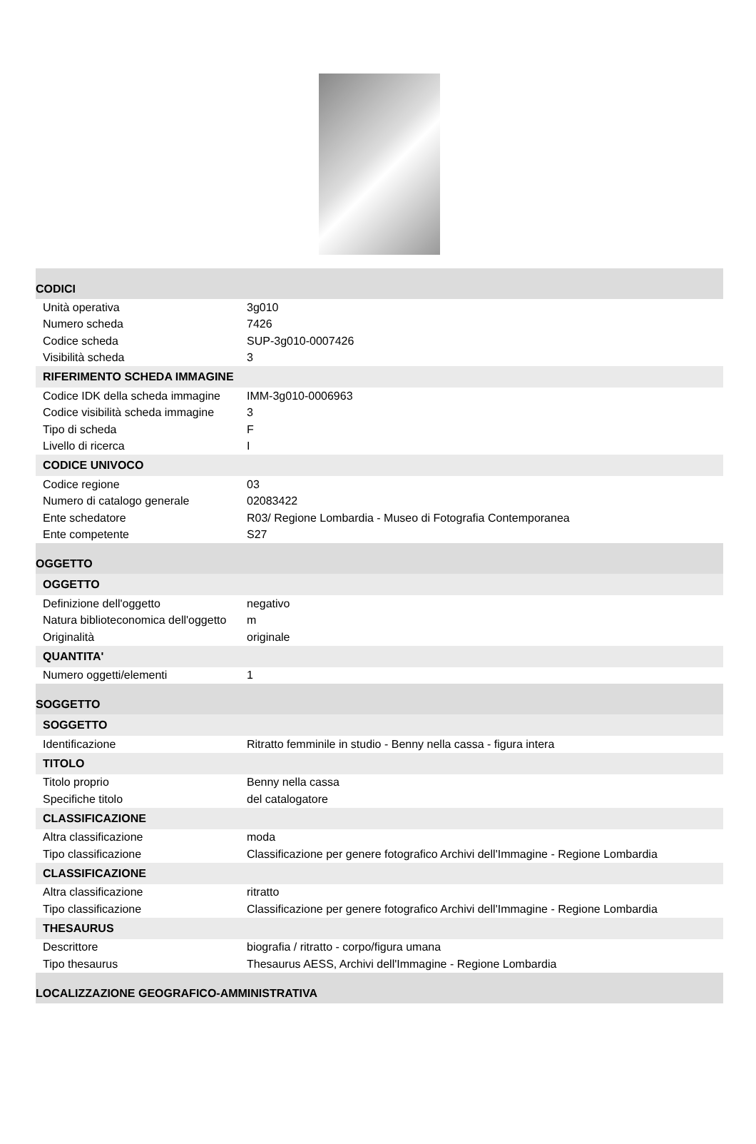| CODICI | |
| Unità operativa | 3g010 |
| Numero scheda | 7426 |
| Codice scheda | SUP-3g010-0007426 |
| Visibilità scheda | 3 |
| RIFERIMENTO SCHEDA IMMAGINE | |
| Codice IDK della scheda immagine | IMM-3g010-0006963 |
| Codice visibilità scheda immagine | 3 |
| Tipo di scheda | F |
| Livello di ricerca | I |
| CODICE UNIVOCO | |
| Codice regione | 03 |
| Numero di catalogo generale | 02083422 |
| Ente schedatore | R03/ Regione Lombardia - Museo di Fotografia Contemporanea |
| Ente competente | S27 |
| OGGETTO | |
| OGGETTO | |
| Definizione dell'oggetto | negativo |
| Natura biblioteconomica dell'oggetto | m |
| Originalità | originale |
| QUANTITA' | |
| Numero oggetti/elementi | 1 |
| SOGGETTO | |
| SOGGETTO | |
| Identificazione | Ritratto femminile in studio - Benny nella cassa - figura intera |
| TITOLO | |
| Titolo proprio | Benny nella cassa |
| Specifiche titolo | del catalogatore |
| CLASSIFICAZIONE | |
| Altra classificazione | moda |
| Tipo classificazione | Classificazione per genere fotografico Archivi dell'Immagine - Regione Lombardia |
| CLASSIFICAZIONE | |
| Altra classificazione | ritratto |
| Tipo classificazione | Classificazione per genere fotografico Archivi dell'Immagine - Regione Lombardia |
| THESAURUS | |
| Descrittore | biografia / ritratto - corpo/figura umana |
| Tipo thesaurus | Thesaurus AESS, Archivi dell'Immagine - Regione Lombardia |
| LOCALIZZAZIONE GEOGRAFICO-AMMINISTRATIVA | |